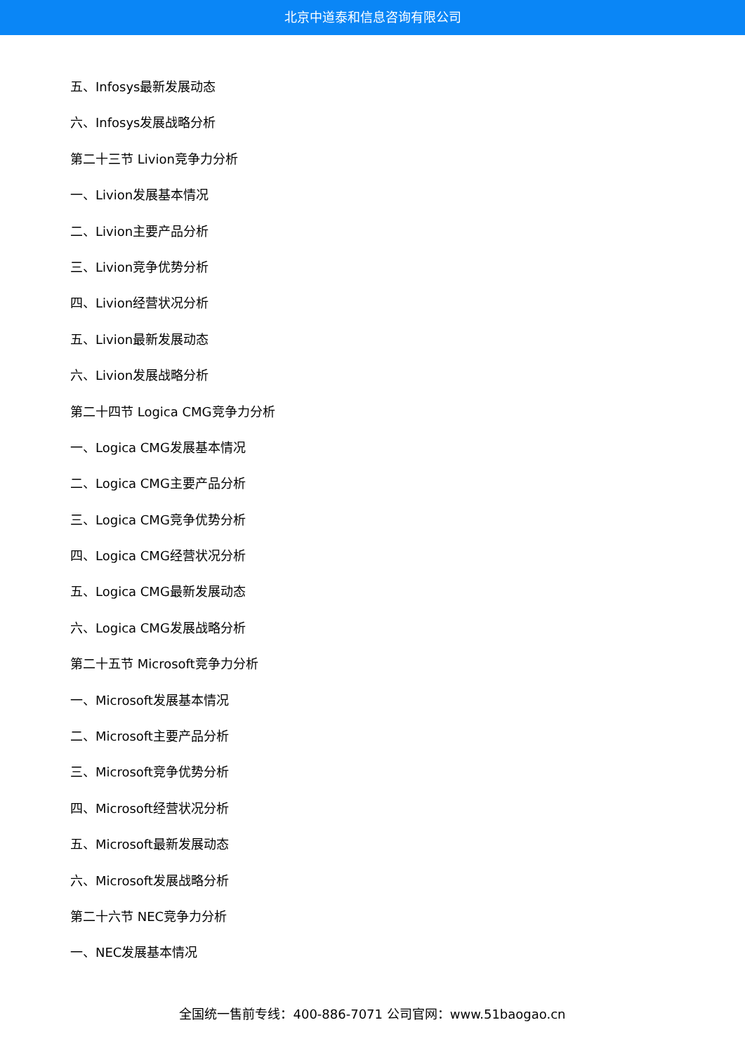北京中道泰和信息咨询有限公司
五、Infosys最新发展动态
六、Infosys发展战略分析
第二十三节 Livion竞争力分析
一、Livion发展基本情况
二、Livion主要产品分析
三、Livion竞争优势分析
四、Livion经营状况分析
五、Livion最新发展动态
六、Livion发展战略分析
第二十四节 Logica CMG竞争力分析
一、Logica CMG发展基本情况
二、Logica CMG主要产品分析
三、Logica CMG竞争优势分析
四、Logica CMG经营状况分析
五、Logica CMG最新发展动态
六、Logica CMG发展战略分析
第二十五节 Microsoft竞争力分析
一、Microsoft发展基本情况
二、Microsoft主要产品分析
三、Microsoft竞争优势分析
四、Microsoft经营状况分析
五、Microsoft最新发展动态
六、Microsoft发展战略分析
第二十六节 NEC竞争力分析
一、NEC发展基本情况
全国统一售前专线：400-886-7071 公司官网：www.51baogao.cn